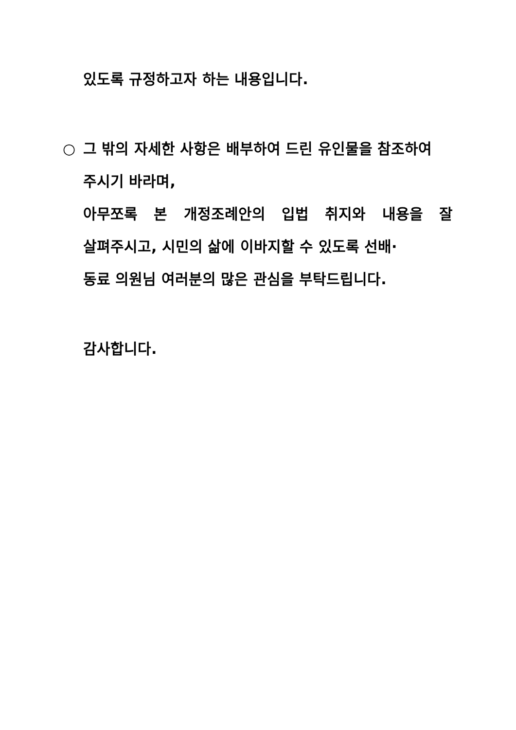있도록 규정하고자 하는 내용입니다.
○ 그 밖의 자세한 사항은 배부하여 드린 유인물을 참조하여
주시기 바라며,
아무쪼록 본 개정조례안의 입법 취지와 내용을 잘
살펴주시고, 시민의 삶에 이바지할 수 있도록 선배·
동료 의원님 여러분의 많은 관심을 부탁드립니다.
감사합니다.